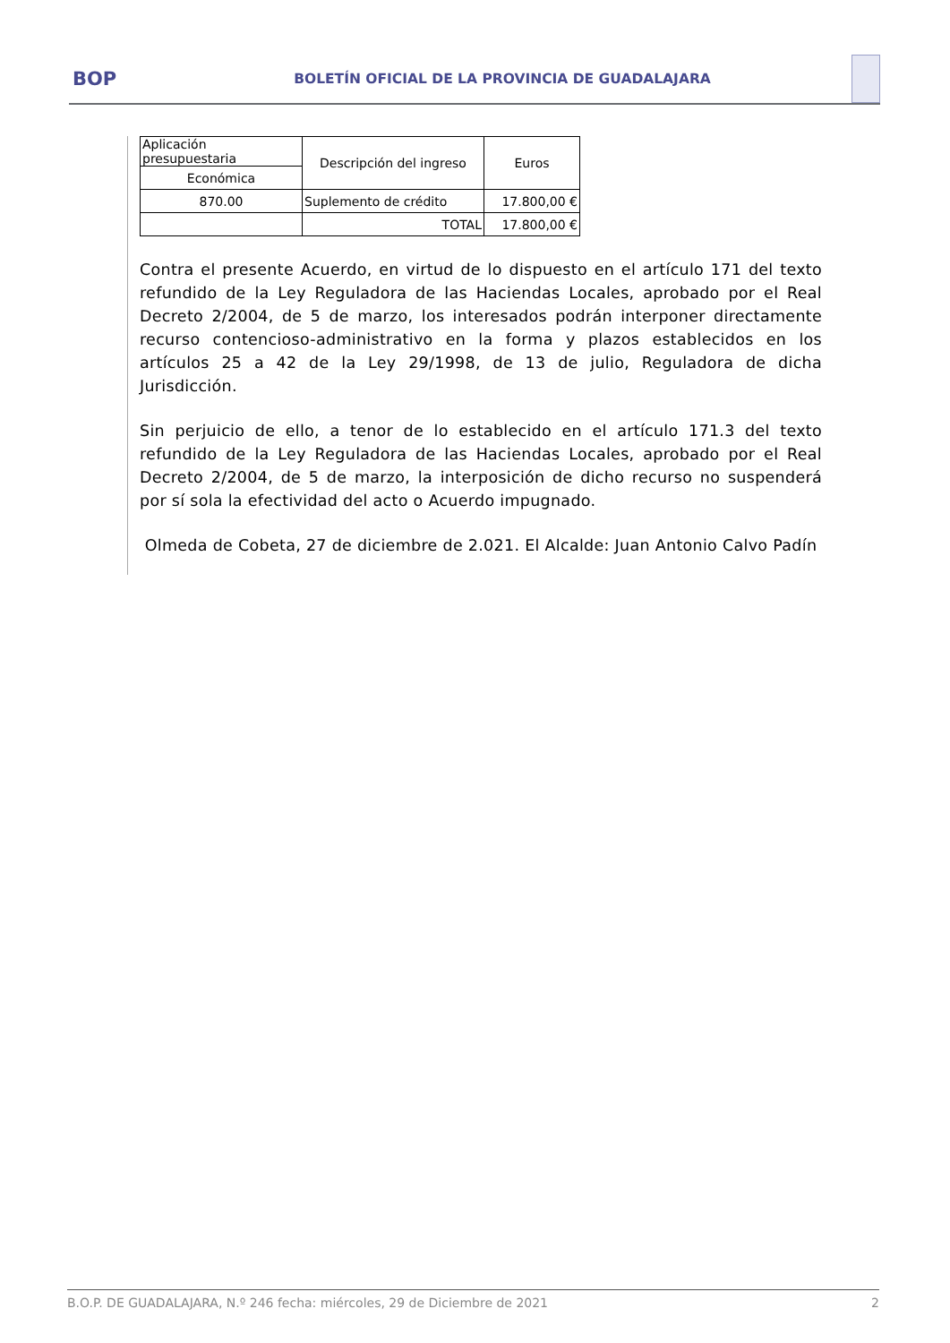BOP
BOLETÍN OFICIAL DE LA PROVINCIA DE GUADALAJARA
| Aplicación presupuestaria | Descripción del ingreso | Euros |
| Económica | | |
| 870.00 | Suplemento de crédito | 17.800,00 € |
| | TOTAL | 17.800,00 € |
Contra el presente Acuerdo, en virtud de lo dispuesto en el artículo 171 del texto refundido de la Ley Reguladora de las Haciendas Locales, aprobado por el Real Decreto 2/2004, de 5 de marzo, los interesados podrán interponer directamente recurso contencioso-administrativo en la forma y plazos establecidos en los artículos 25 a 42 de la Ley 29/1998, de 13 de julio, Reguladora de dicha Jurisdicción.
Sin perjuicio de ello, a tenor de lo establecido en el artículo 171.3 del texto refundido de la Ley Reguladora de las Haciendas Locales, aprobado por el Real Decreto 2/2004, de 5 de marzo, la interposición de dicho recurso no suspenderá por sí sola la efectividad del acto o Acuerdo impugnado.
Olmeda de Cobeta, 27 de diciembre de 2.021. El Alcalde: Juan Antonio Calvo Padín
B.O.P. DE GUADALAJARA, N.º 246 fecha: miércoles, 29 de Diciembre de 2021 2